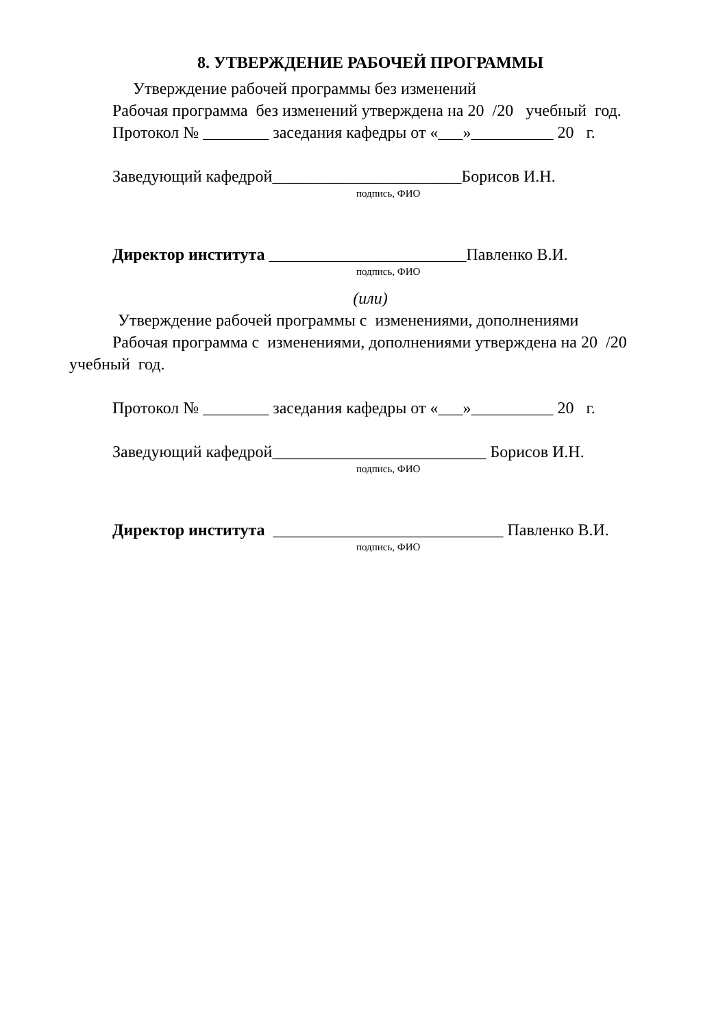8. УТВЕРЖДЕНИЕ РАБОЧЕЙ ПРОГРАММЫ
Утверждение рабочей программы без изменений
Рабочая программа без изменений утверждена на 20 /20 учебный год.
Протокол № ________ заседания кафедры от «___»__________ 20 г.
Заведующий кафедрой_______________________Борисов И.Н.
подпись, ФИО
Директор института ________________________Павленко В.И.
подпись, ФИО
(или)
Утверждение рабочей программы с изменениями, дополнениями
Рабочая программа с изменениями, дополнениями утверждена на 20 /20
учебный год.
Протокол № ________ заседания кафедры от «___»__________ 20 г.
Заведующий кафедрой__________________________ Борисов И.Н.
подпись, ФИО
Директор института ____________________________ Павленко В.И.
подпись, ФИО